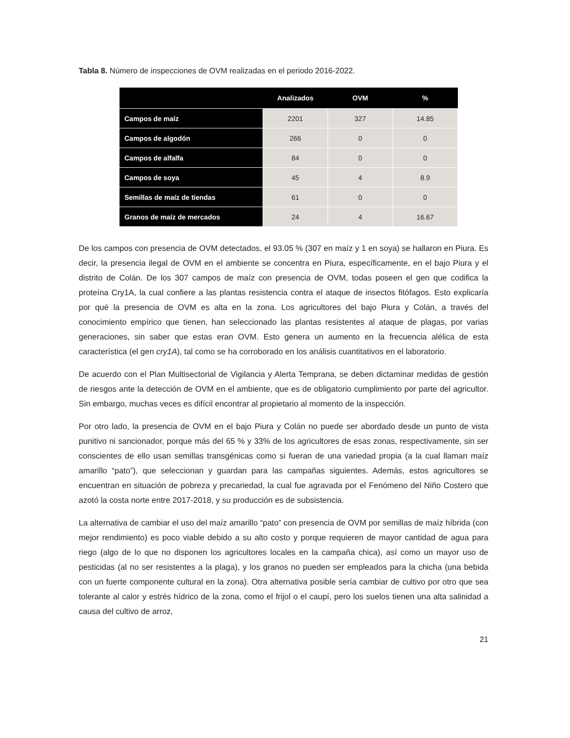Tabla 8. Número de inspecciones de OVM realizadas en el periodo 2016-2022.
| | Analizados | OVM | % |
| --- | --- | --- | --- |
| Campos de maíz | 2201 | 327 | 14.85 |
| Campos de algodón | 266 | 0 | 0 |
| Campos de alfalfa | 84 | 0 | 0 |
| Campos de soya | 45 | 4 | 8.9 |
| Semillas de maíz de tiendas | 61 | 0 | 0 |
| Granos de maíz de mercados | 24 | 4 | 16.67 |
De los campos con presencia de OVM detectados, el 93.05 % (307 en maíz y 1 en soya) se hallaron en Piura. Es decir, la presencia ilegal de OVM en el ambiente se concentra en Piura, específicamente, en el bajo Piura y el distrito de Colán. De los 307 campos de maíz con presencia de OVM, todas poseen el gen que codifica la proteína Cry1A, la cual confiere a las plantas resistencia contra el ataque de insectos fitófagos. Esto explicaría por qué la presencia de OVM es alta en la zona. Los agricultores del bajo Piura y Colán, a través del conocimiento empírico que tienen, han seleccionado las plantas resistentes al ataque de plagas, por varias generaciones, sin saber que estas eran OVM. Esto genera un aumento en la frecuencia alélica de esta característica (el gen cry1A), tal como se ha corroborado en los análisis cuantitativos en el laboratorio.
De acuerdo con el Plan Multisectorial de Vigilancia y Alerta Temprana, se deben dictaminar medidas de gestión de riesgos ante la detección de OVM en el ambiente, que es de obligatorio cumplimiento por parte del agricultor. Sin embargo, muchas veces es difícil encontrar al propietario al momento de la inspección.
Por otro lado, la presencia de OVM en el bajo Piura y Colán no puede ser abordado desde un punto de vista punitivo ni sancionador, porque más del 65 % y 33% de los agricultores de esas zonas, respectivamente, sin ser conscientes de ello usan semillas transgénicas como si fueran de una variedad propia (a la cual llaman maíz amarillo “pato”), que seleccionan y guardan para las campañas siguientes. Además, estos agricultores se encuentran en situación de pobreza y precariedad, la cual fue agravada por el Fenómeno del Niño Costero que azotó la costa norte entre 2017-2018, y su producción es de subsistencia.
La alternativa de cambiar el uso del maíz amarillo “pato” con presencia de OVM por semillas de maíz híbrida (con mejor rendimiento) es poco viable debido a su alto costo y porque requieren de mayor cantidad de agua para riego (algo de lo que no disponen los agricultores locales en la campaña chica), así como un mayor uso de pesticidas (al no ser resistentes a la plaga), y los granos no pueden ser empleados para la chicha (una bebida con un fuerte componente cultural en la zona). Otra alternativa posible sería cambiar de cultivo por otro que sea tolerante al calor y estrés hídrico de la zona, como el frijol o el caupí, pero los suelos tienen una alta salinidad a causa del cultivo de arroz,
21